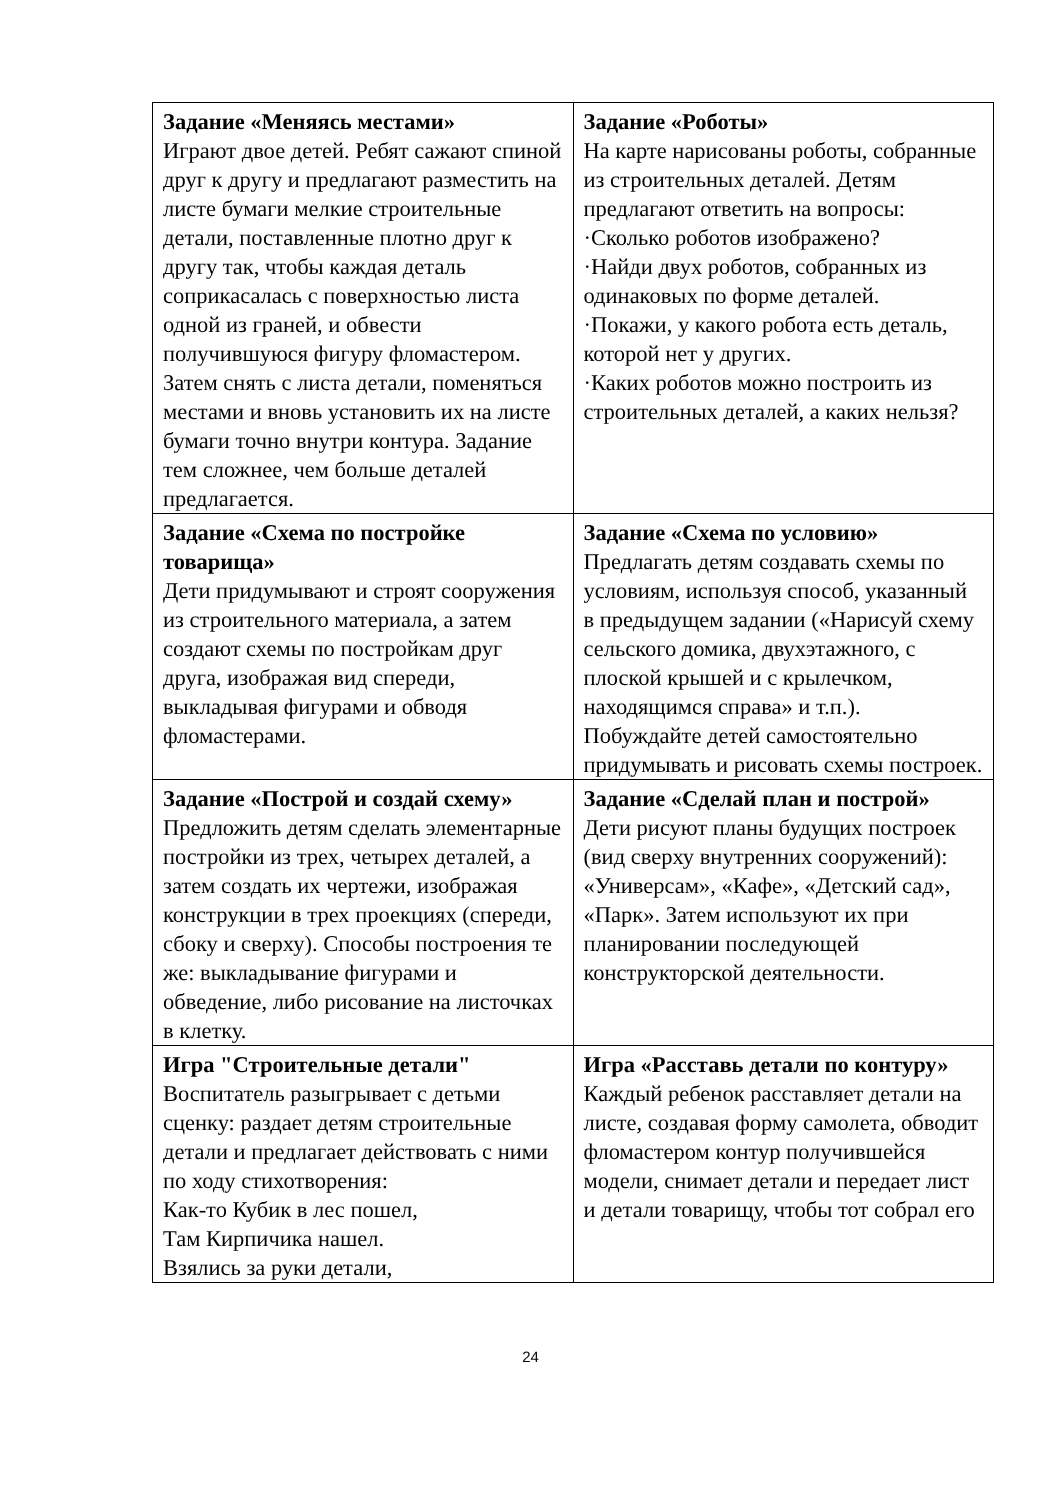| Задание «Меняясь местами» Играют двое детей. Ребят сажают спиной друг к другу и предлагают разместить на листе бумаги мелкие строительные детали, поставленные плотно друг к другу так, чтобы каждая деталь соприкасалась с поверхностью листа одной из граней, и обвести получившуюся фигуру фломастером. Затем снять с листа детали, поменяться местами и вновь установить их на листе бумаги точно внутри контура. Задание тем сложнее, чем больше деталей предлагается. | Задание «Роботы» На карте нарисованы роботы, собранные из строительных деталей. Детям предлагают ответить на вопросы: ·Сколько роботов изображено? ·Найди двух роботов, собранных из одинаковых по форме деталей. ·Покажи, у какого робота есть деталь, которой нет у других. ·Каких роботов можно построить из строительных деталей, а каких нельзя? |
| Задание «Схема по постройке товарища» Дети придумывают и строят сооружения из строительного материала, а затем создают схемы по постройкам друг друга, изображая вид спереди, выкладывая фигурами и обводя фломастерами. | Задание «Схема по условию» Предлагать детям создавать схемы по условиям, используя способ, указанный в предыдущем задании («Нарисуй схему сельского домика, двухэтажного, с плоской крышей и с крылечком, находящимся справа» и т.п.). Побуждайте детей самостоятельно придумывать и рисовать схемы построек. |
| Задание «Построй и создай схему» Предложить детям сделать элементарные постройки из трех, четырех деталей, а затем создать их чертежи, изображая конструкции в трех проекциях (спереди, сбоку и сверху). Способы построения те же: выкладывание фигурами и обведение, либо рисование на листочках в клетку. | Задание «Сделай план и построй» Дети рисуют планы будущих построек (вид сверху внутренних сооружений): «Универсам», «Кафе», «Детский сад», «Парк». Затем используют их при планировании последующей конструкторской деятельности. |
| Игра "Строительные детали" Воспитатель разыгрывает с детьми сценку: раздает детям строительные детали и предлагает действовать с ними по ходу стихотворения: Как-то Кубик в лес пошел, Там Кирпичика нашел. Взялись за руки детали, | Игра «Расставь детали по контуру» Каждый ребенок расставляет детали на листе, создавая форму самолета, обводит фломастером контур получившейся модели, снимает детали и передает лист и детали товарищу, чтобы тот собрал его |
24